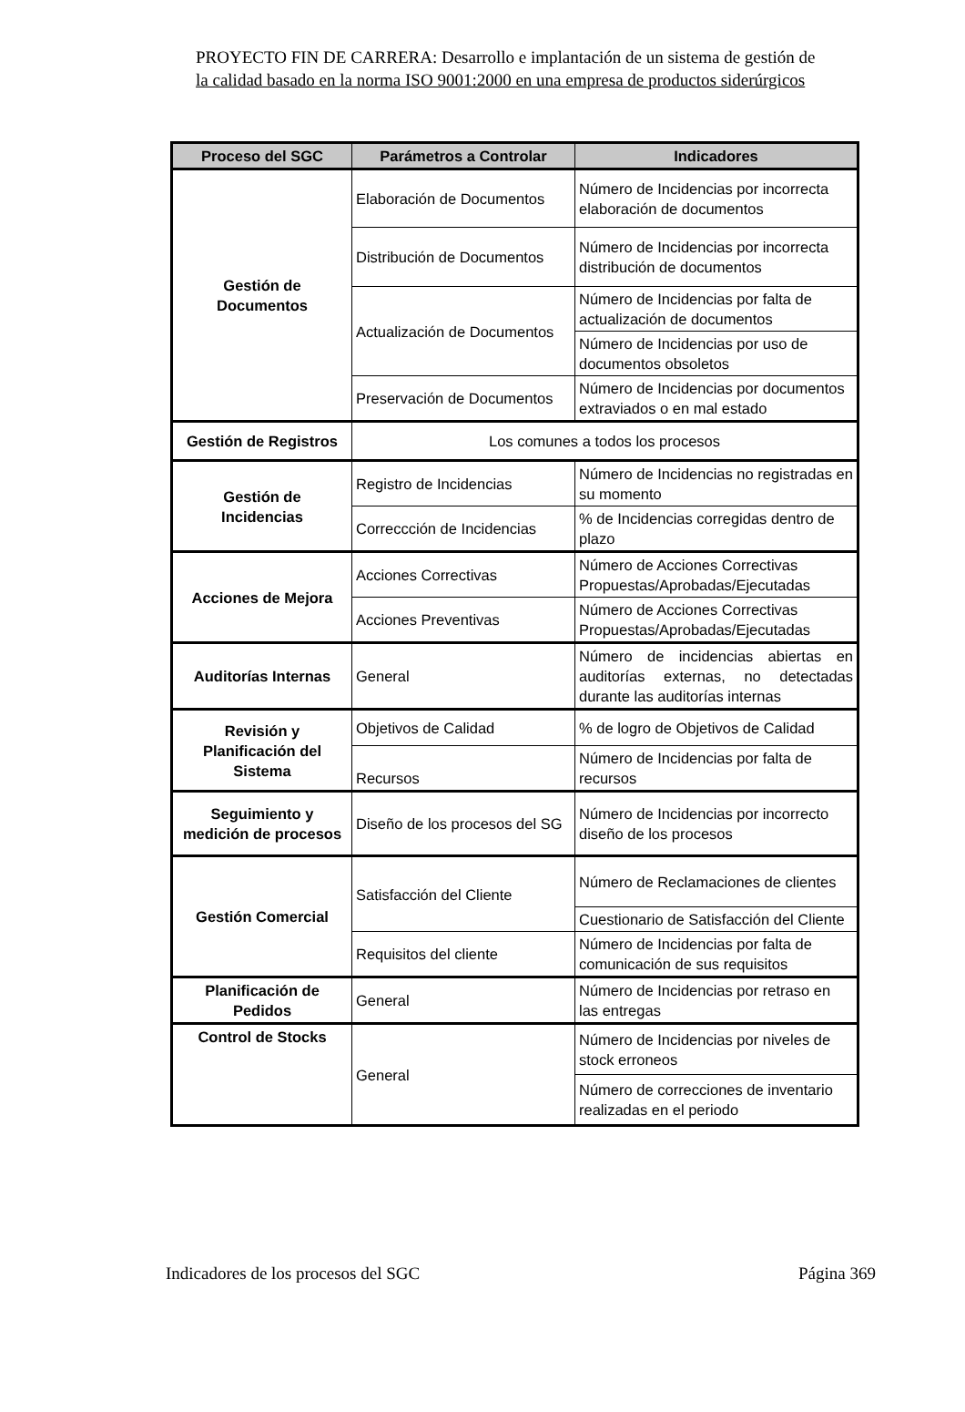PROYECTO FIN DE CARRERA: Desarrollo e implantación de un sistema de gestión de
la calidad basado en la norma ISO 9001:2000 en una empresa de productos siderúrgicos
| Proceso del SGC | Parámetros a Controlar | Indicadores |
| --- | --- | --- |
| Gestión de Documentos | Elaboración de Documentos | Número de Incidencias por incorrecta elaboración de documentos |
| | Distribución de Documentos | Número de Incidencias por incorrecta distribución de documentos |
| | Actualización de Documentos | Número de Incidencias por falta de actualización de documentos |
| | | Número de Incidencias por uso de documentos obsoletos |
| | Preservación de Documentos | Número de Incidencias por documentos extraviados o en mal estado |
| Gestión de Registros | Los comunes a todos los procesos | |
| Gestión de Incidencias | Registro de Incidencias | Número de Incidencias no registradas en su momento |
| | Correccción de Incidencias | % de Incidencias corregidas dentro de plazo |
| Acciones de Mejora | Acciones Correctivas | Número de Acciones Correctivas Propuestas/Aprobadas/Ejecutadas |
| | Acciones Preventivas | Número de Acciones Correctivas Propuestas/Aprobadas/Ejecutadas |
| Auditorías Internas | General | Número de incidencias abiertas en auditorías externas, no detectadas durante las auditorías internas |
| Revisión y Planificación del Sistema | Objetivos de Calidad | % de logro de Objetivos de Calidad |
| | Recursos | Número de Incidencias por falta de recursos |
| Seguimiento y medición de procesos | Diseño de los procesos del SG | Número de Incidencias por incorrecto diseño de los procesos |
| Gestión Comercial | Satisfacción del Cliente | Número de Reclamaciones de clientes |
| | | Cuestionario de Satisfacción del Cliente |
| | Requisitos del cliente | Número de Incidencias por falta de comunicación de sus requisitos |
| Planificación de Pedidos | General | Número de Incidencias por retraso en las entregas |
| Control de Stocks | General | Número de Incidencias por niveles de stock erroneos |
| | | Número de correcciones de inventario realizadas en el periodo |
Indicadores de los procesos del SGC Página 369